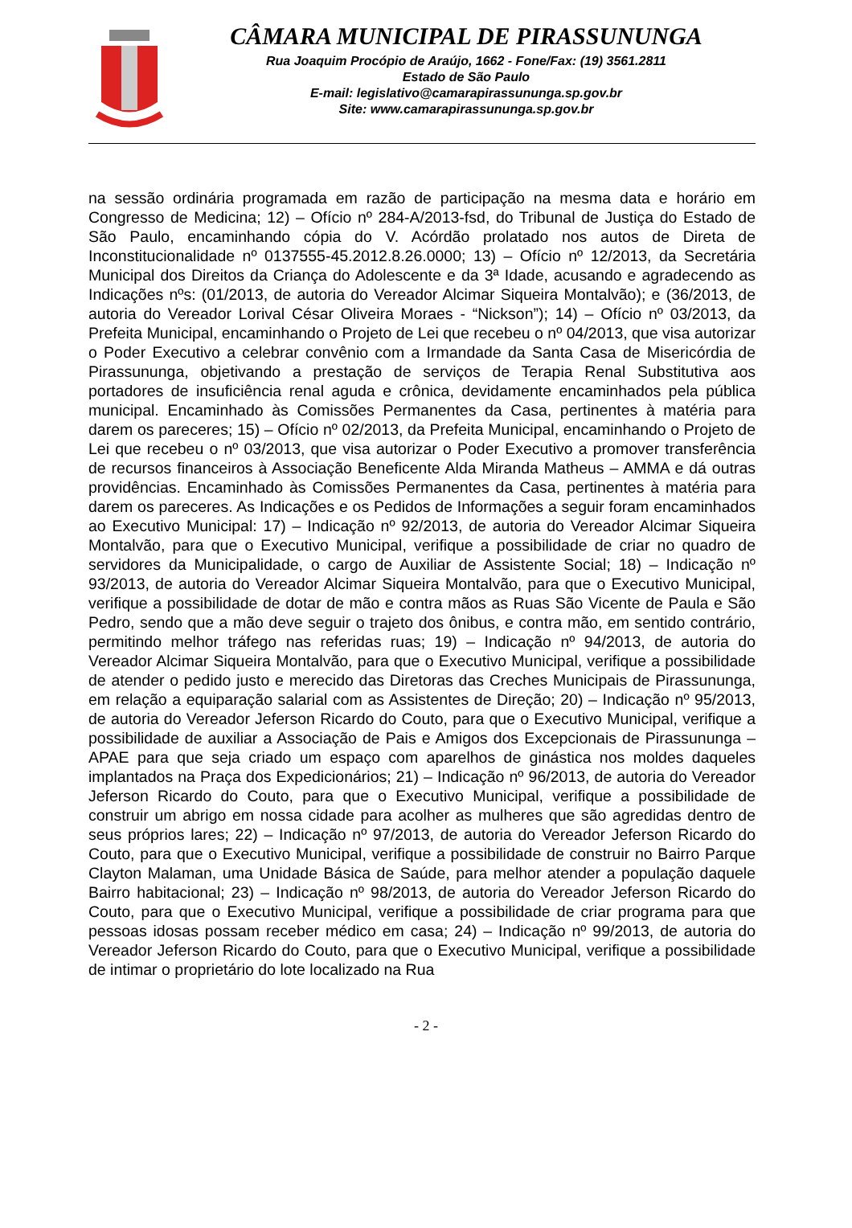CÂMARA MUNICIPAL DE PIRASSUNUNGA
Rua Joaquim Procópio de Araújo, 1662 - Fone/Fax: (19) 3561.2811
Estado de São Paulo
E-mail: legislativo@camarapirassununga.sp.gov.br
Site: www.camarapirassununga.sp.gov.br
na sessão ordinária programada em razão de participação na mesma data e horário em Congresso de Medicina; 12) – Ofício nº 284-A/2013-fsd, do Tribunal de Justiça do Estado de São Paulo, encaminhando cópia do V. Acórdão prolatado nos autos de Direta de Inconstitucionalidade nº 0137555-45.2012.8.26.0000; 13) – Ofício nº 12/2013, da Secretária Municipal dos Direitos da Criança do Adolescente e da 3ª Idade, acusando e agradecendo as Indicações nºs: (01/2013, de autoria do Vereador Alcimar Siqueira Montalvão); e (36/2013, de autoria do Vereador Lorival César Oliveira Moraes - “Nickson”); 14) – Ofício nº 03/2013, da Prefeita Municipal, encaminhando o Projeto de Lei que recebeu o nº 04/2013, que visa autorizar o Poder Executivo a celebrar convênio com a Irmandade da Santa Casa de Misericórdia de Pirassununga, objetivando a prestação de serviços de Terapia Renal Substitutiva aos portadores de insuficiência renal aguda e crônica, devidamente encaminhados pela pública municipal. Encaminhado às Comissões Permanentes da Casa, pertinentes à matéria para darem os pareceres; 15) – Ofício nº 02/2013, da Prefeita Municipal, encaminhando o Projeto de Lei que recebeu o nº 03/2013, que visa autorizar o Poder Executivo a promover transferência de recursos financeiros à Associação Beneficente Alda Miranda Matheus – AMMA e dá outras providências. Encaminhado às Comissões Permanentes da Casa, pertinentes à matéria para darem os pareceres. As Indicações e os Pedidos de Informações a seguir foram encaminhados ao Executivo Municipal: 17) – Indicação nº 92/2013, de autoria do Vereador Alcimar Siqueira Montalvão, para que o Executivo Municipal, verifique a possibilidade de criar no quadro de servidores da Municipalidade, o cargo de Auxiliar de Assistente Social; 18) – Indicação nº 93/2013, de autoria do Vereador Alcimar Siqueira Montalvão, para que o Executivo Municipal, verifique a possibilidade de dotar de mão e contra mãos as Ruas São Vicente de Paula e São Pedro, sendo que a mão deve seguir o trajeto dos ônibus, e contra mão, em sentido contrário, permitindo melhor tráfego nas referidas ruas; 19) – Indicação nº 94/2013, de autoria do Vereador Alcimar Siqueira Montalvão, para que o Executivo Municipal, verifique a possibilidade de atender o pedido justo e merecido das Diretoras das Creches Municipais de Pirassununga, em relação a equiparação salarial com as Assistentes de Direção; 20) – Indicação nº 95/2013, de autoria do Vereador Jeferson Ricardo do Couto, para que o Executivo Municipal, verifique a possibilidade de auxiliar a Associação de Pais e Amigos dos Excepcionais de Pirassununga – APAE para que seja criado um espaço com aparelhos de ginástica nos moldes daqueles implantados na Praça dos Expedicionários; 21) – Indicação nº 96/2013, de autoria do Vereador Jeferson Ricardo do Couto, para que o Executivo Municipal, verifique a possibilidade de construir um abrigo em nossa cidade para acolher as mulheres que são agredidas dentro de seus próprios lares; 22) – Indicação nº 97/2013, de autoria do Vereador Jeferson Ricardo do Couto, para que o Executivo Municipal, verifique a possibilidade de construir no Bairro Parque Clayton Malaman, uma Unidade Básica de Saúde, para melhor atender a população daquele Bairro habitacional; 23) – Indicação nº 98/2013, de autoria do Vereador Jeferson Ricardo do Couto, para que o Executivo Municipal, verifique a possibilidade de criar programa para que pessoas idosas possam receber médico em casa; 24) – Indicação nº 99/2013, de autoria do Vereador Jeferson Ricardo do Couto, para que o Executivo Municipal, verifique a possibilidade de intimar o proprietário do lote localizado na Rua
- 2 -